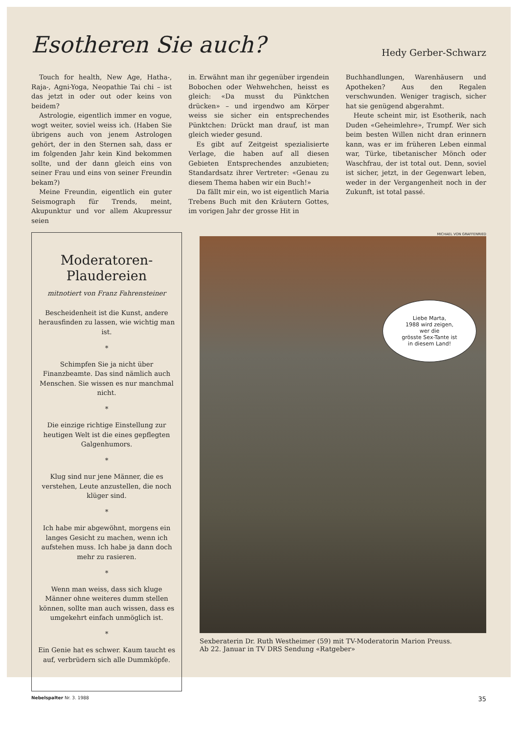Esotheren Sie auch?
Hedy Gerber-Schwarz
Touch for health, New Age, Hatha-, Raja-, Agni-Yoga, Neopathie Tai chi – ist das jetzt in oder out oder keins von beidem?
Astrologie, eigentlich immer en vogue, wogt weiter, soviel weiss ich. (Haben Sie übrigens auch von jenem Astrologen gehört, der in den Sternen sah, dass er im folgenden Jahr kein Kind bekommen sollte, und der dann gleich eins von seiner Frau und eins von seiner Freundin bekam?)
Meine Freundin, eigentlich ein guter Seismograph für Trends, meint, Akupunktur und vor allem Akupressur seien
in. Erwähnt man ihr gegenüber irgendein Bobochen oder Wehwehchen, heisst es gleich: «Da musst du Pünktchen drücken» – und irgendwo am Körper weiss sie sicher ein entsprechendes Pünktchen: Drückt man drauf, ist man gleich wieder gesund.
Es gibt auf Zeitgeist spezialisierte Verlage, die haben auf all diesen Gebieten Entsprechendes anzubieten; Standardsatz ihrer Vertreter: «Genau zu diesem Thema haben wir ein Buch!»
Da fällt mir ein, wo ist eigentlich Maria Trebens Buch mit den Kräutern Gottes, im vorigen Jahr der grosse Hit in
Buchhandlungen, Warenhäusern und Apotheken? Aus den Regalen verschwunden. Weniger tragisch, sicher hat sie genügend abgerahmt.
Heute scheint mir, ist Esotherik, nach Duden «Geheimlehre», Trumpf. Wer sich beim besten Willen nicht dran erinnern kann, was er im früheren Leben einmal war, Türke, tibetanischer Mönch oder Waschfrau, der ist total out. Denn, soviel ist sicher, jetzt, in der Gegenwart leben, weder in der Vergangenheit noch in der Zukunft, ist total passé.
Moderatoren-
Plaudereien
mitnotiert von Franz Fahrensteiner
Bescheidenheit ist die Kunst, andere herausfinden zu lassen, wie wichtig man ist.
*
Schimpfen Sie ja nicht über Finanzbeamte. Das sind nämlich auch Menschen. Sie wissen es nur manchmal nicht.
*
Die einzige richtige Einstellung zur heutigen Welt ist die eines gepflegten Galgenhumors.
*
Klug sind nur jene Männer, die es verstehen, Leute anzustellen, die noch klüger sind.
*
Ich habe mir abgewöhnt, morgens ein langes Gesicht zu machen, wenn ich aufstehen muss. Ich habe ja dann doch mehr zu rasieren.
*
Wenn man weiss, dass sich kluge Männer ohne weiteres dumm stellen können, sollte man auch wissen, dass es umgekehrt einfach unmöglich ist.
*
Ein Genie hat es schwer. Kaum taucht es auf, verbrüdern sich alle Dummköpfe.
MICHAEL VON GRAFFENRIED
Liebe Marta,
1988 wird zeigen,
wer die
grösste Sex-Tante ist
in diesem Land!
Sexberaterin Dr. Ruth Westheimer (59) mit TV-Moderatorin Marion Preuss.
Ab 22. Januar in TV DRS Sendung «Ratgeber»
Nebelspalter Nr. 3. 1988 35